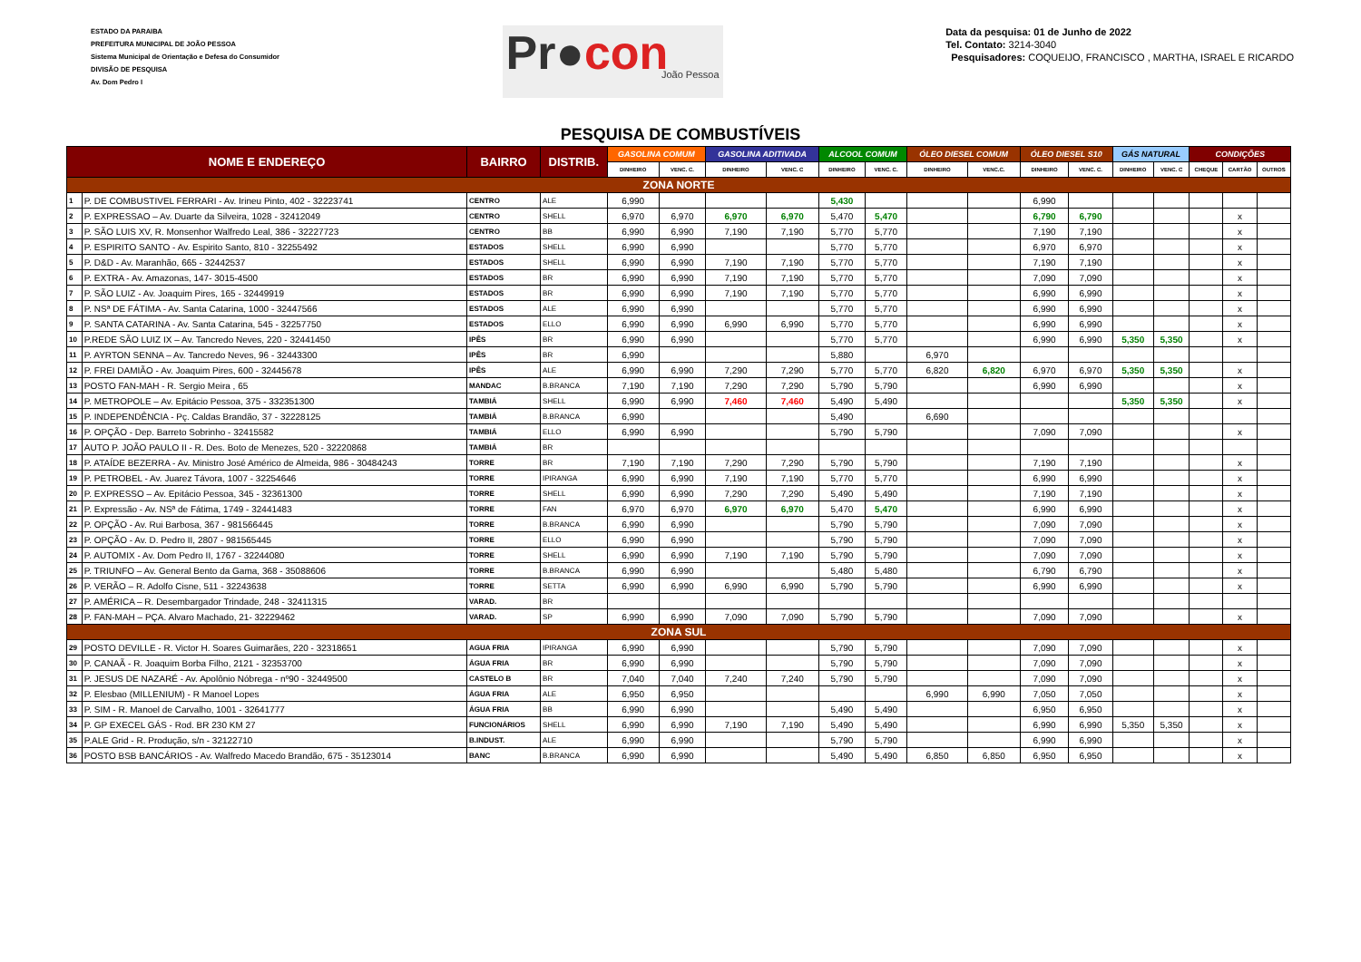ESTADO DA PARAIBA
PREFEITURA MUNICIPAL DE JOÃO PESSOA
Sistema Municipal de Orientação e Defesa do Consumidor
DIVISÃO DE PESQUISA
Av. Dom Pedro I
Pr●con
João Pessoa
Data da pesquisa: 01 de Junho de 2022
Tel. Contato: 3214-3040
Pesquisadores: COQUEIJO, FRANCISCO , MARTHA, ISRAEL E RICARDO
PESQUISA DE COMBUSTÍVEIS
| NOME E ENDEREÇO | | BAIRRO | DISTRIB. | GASOLINA COMUM | | GASOLINA ADITIVADA | | ALCOOL COMUM | | ÓLEO DIESEL COMUM | | ÓLEO DIESEL S10 | | GÁS NATURAL | | CONDIÇÕES | | |
| --- | --- | --- | --- | --- | --- | --- | --- | --- | --- | --- | --- | --- | --- | --- | --- | --- | --- | --- |
| | | | | DINHEIRO | VENC. C. | DINHEIRO | VENC. C | DINHEIRO | VENC. C. | DINHEIRO | VENC.C. | DINHEIRO | VENC. C. | DINHEIRO | VENC. C | CHEQUE | CARTÃO | OUTROS |
| ZONA NORTE | | | | | | | | | | | | | | | | | | |
| 1 | P. DE COMBUSTIVEL FERRARI - Av. Irineu Pinto, 402 - 32223741 | CENTRO | ALE | 6,990 | | | | 5,430 | | | | 6,990 | | | | | | |
| 2 | P. EXPRESSAO – Av. Duarte da Silveira, 1028 - 32412049 | CENTRO | SHELL | 6,970 | 6,970 | 6,970 | 6,970 | 5,470 | 5,470 | | | 6,790 | 6,790 | | | | x | |
| 3 | P. SÃO LUIS XV, R. Monsenhor Walfredo Leal, 386 - 32227723 | CENTRO | BB | 6,990 | 6,990 | 7,190 | 7,190 | 5,770 | 5,770 | | | 7,190 | 7,190 | | | | x | |
| 4 | P. ESPIRITO SANTO - Av. Espirito Santo, 810 - 32255492 | ESTADOS | SHELL | 6,990 | 6,990 | | | 5,770 | 5,770 | | | 6,970 | 6,970 | | | | x | |
| 5 | P. D&D - Av. Maranhão, 665 - 32442537 | ESTADOS | SHELL | 6,990 | 6,990 | 7,190 | 7,190 | 5,770 | 5,770 | | | 7,190 | 7,190 | | | | x | |
| 6 | P. EXTRA - Av. Amazonas, 147- 3015-4500 | ESTADOS | BR | 6,990 | 6,990 | 7,190 | 7,190 | 5,770 | 5,770 | | | 7,090 | 7,090 | | | | x | |
| 7 | P. SÃO LUIZ - Av. Joaquim Pires, 165 - 32449919 | ESTADOS | BR | 6,990 | 6,990 | 7,190 | 7,190 | 5,770 | 5,770 | | | 6,990 | 6,990 | | | | x | |
| 8 | P. NSª DE FÁTIMA - Av. Santa Catarina, 1000 - 32447566 | ESTADOS | ALE | 6,990 | 6,990 | | | 5,770 | 5,770 | | | 6,990 | 6,990 | | | | x | |
| 9 | P. SANTA CATARINA - Av. Santa Catarina, 545 - 32257750 | ESTADOS | ELLO | 6,990 | 6,990 | 6,990 | 6,990 | 5,770 | 5,770 | | | 6,990 | 6,990 | | | | x | |
| 10 | P.REDE SÃO LUIZ IX – Av. Tancredo Neves, 220 - 32441450 | IPÊS | BR | 6,990 | 6,990 | | | 5,770 | 5,770 | | | 6,990 | 6,990 | 5,350 | 5,350 | | x | |
| 11 | P. AYRTON SENNA – Av. Tancredo Neves, 96 - 32443300 | IPÊS | BR | 6,990 | | | | 5,880 | | 6,970 | | | | | | | | |
| 12 | P. FREI DAMIÃO - Av. Joaquim Pires, 600 - 32445678 | IPÊS | ALE | 6,990 | 6,990 | 7,290 | 7,290 | 5,770 | 5,770 | 6,820 | 6,820 | 6,970 | 6,970 | 5,350 | 5,350 | | x | |
| 13 | POSTO FAN-MAH - R. Sergio Meira , 65 | MANDAC | B.BRANCA | 7,190 | 7,190 | 7,290 | 7,290 | 5,790 | 5,790 | | | 6,990 | 6,990 | | | | x | |
| 14 | P. METROPOLE – Av. Epitácio Pessoa, 375 - 332351300 | TAMBIÁ | SHELL | 6,990 | 6,990 | 7,460 | 7,460 | 5,490 | 5,490 | | | | | 5,350 | 5,350 | | x | |
| 15 | P. INDEPENDÊNCIA - Pç. Caldas Brandão, 37 - 32228125 | TAMBIÁ | B.BRANCA | 6,990 | | | | 5,490 | | 6,690 | | | | | | | | |
| 16 | P. OPÇÃO - Dep. Barreto Sobrinho - 32415582 | TAMBIÁ | ELLO | 6,990 | 6,990 | | | 5,790 | 5,790 | | | 7,090 | 7,090 | | | | x | |
| 17 | AUTO P. JOÃO PAULO II - R. Des. Boto de Menezes, 520 - 32220868 | TAMBIÁ | BR | | | | | | | | | | | | | | | |
| 18 | P. ATAÍDE BEZERRA - Av. Ministro José Américo de Almeida, 986 - 30484243 | TORRE | BR | 7,190 | 7,190 | 7,290 | 7,290 | 5,790 | 5,790 | | | 7,190 | 7,190 | | | | x | |
| 19 | P. PETROBEL - Av. Juarez Távora, 1007 - 32254646 | TORRE | IPIRANGA | 6,990 | 6,990 | 7,190 | 7,190 | 5,770 | 5,770 | | | 6,990 | 6,990 | | | | x | |
| 20 | P. EXPRESSO – Av. Epitácio Pessoa, 345 - 32361300 | TORRE | SHELL | 6,990 | 6,990 | 7,290 | 7,290 | 5,490 | 5,490 | | | 7,190 | 7,190 | | | | x | |
| 21 | P. Expressão - Av. NSª de Fátima, 1749 - 32441483 | TORRE | FAN | 6,970 | 6,970 | 6,970 | 6,970 | 5,470 | 5,470 | | | 6,990 | 6,990 | | | | x | |
| 22 | P. OPÇÃO - Av. Rui Barbosa, 367 - 981566445 | TORRE | B.BRANCA | 6,990 | 6,990 | | | 5,790 | 5,790 | | | 7,090 | 7,090 | | | | x | |
| 23 | P. OPÇÃO - Av. D. Pedro II, 2807 - 981565445 | TORRE | ELLO | 6,990 | 6,990 | | | 5,790 | 5,790 | | | 7,090 | 7,090 | | | | x | |
| 24 | P. AUTOMIX - Av. Dom Pedro II, 1767 - 32244080 | TORRE | SHELL | 6,990 | 6,990 | 7,190 | 7,190 | 5,790 | 5,790 | | | 7,090 | 7,090 | | | | x | |
| 25 | P. TRIUNFO – Av. General Bento da Gama, 368 - 35088606 | TORRE | B.BRANCA | 6,990 | 6,990 | | | 5,480 | 5,480 | | | 6,790 | 6,790 | | | | x | |
| 26 | P. VERÃO – R. Adolfo Cisne, 511 - 32243638 | TORRE | SETTA | 6,990 | 6,990 | 6,990 | 6,990 | 5,790 | 5,790 | | | 6,990 | 6,990 | | | | x | |
| 27 | P. AMÉRICA – R. Desembargador Trindade, 248 - 32411315 | VARAD. | BR | | | | | | | | | | | | | | | |
| 28 | P. FAN-MAH – PÇA. Alvaro Machado, 21- 32229462 | VARAD. | SP | 6,990 | 6,990 | 7,090 | 7,090 | 5,790 | 5,790 | | | 7,090 | 7,090 | | | | x | |
| ZONA SUL | | | | | | | | | | | | | | | | | | |
| 29 | POSTO DEVILLE - R. Victor H. Soares Guimarães, 220 - 32318651 | AGUA FRIA | IPIRANGA | 6,990 | 6,990 | | | 5,790 | 5,790 | | | 7,090 | 7,090 | | | | x | |
| 30 | P. CANAÃ - R. Joaquim Borba Filho, 2121 - 32353700 | ÁGUA FRIA | BR | 6,990 | 6,990 | | | 5,790 | 5,790 | | | 7,090 | 7,090 | | | | x | |
| 31 | P. JESUS DE NAZARÉ - Av. Apolônio Nóbrega - nº90 - 32449500 | CASTELO B | BR | 7,040 | 7,040 | 7,240 | 7,240 | 5,790 | 5,790 | | | 7,090 | 7,090 | | | | x | |
| 32 | P. Elesbao (MILLENIUM) - R Manoel Lopes | ÁGUA FRIA | ALE | 6,950 | 6,950 | | | | | 6,990 | 6,990 | 7,050 | 7,050 | | | | x | |
| 33 | P. SIM - R. Manoel de Carvalho, 1001 - 32641777 | ÁGUA FRIA | BB | 6,990 | 6,990 | | | 5,490 | 5,490 | | | 6,950 | 6,950 | | | | x | |
| 34 | P. GP EXECEL GÁS - Rod. BR 230 KM 27 | FUNCIONÁRIOS | SHELL | 6,990 | 6,990 | 7,190 | 7,190 | 5,490 | 5,490 | | | 6,990 | 6,990 | 5,350 | 5,350 | | x | |
| 35 | P.ALE Grid - R. Produção, s/n - 32122710 | B.INDUST. | ALE | 6,990 | 6,990 | | | 5,790 | 5,790 | | | 6,990 | 6,990 | | | | x | |
| 36 | POSTO BSB BANCÁRIOS - Av. Walfredo Macedo Brandão, 675 - 35123014 | BANC | B.BRANCA | 6,990 | 6,990 | | | 5,490 | 5,490 | 6,850 | 6,850 | 6,950 | 6,950 | | | | x | |